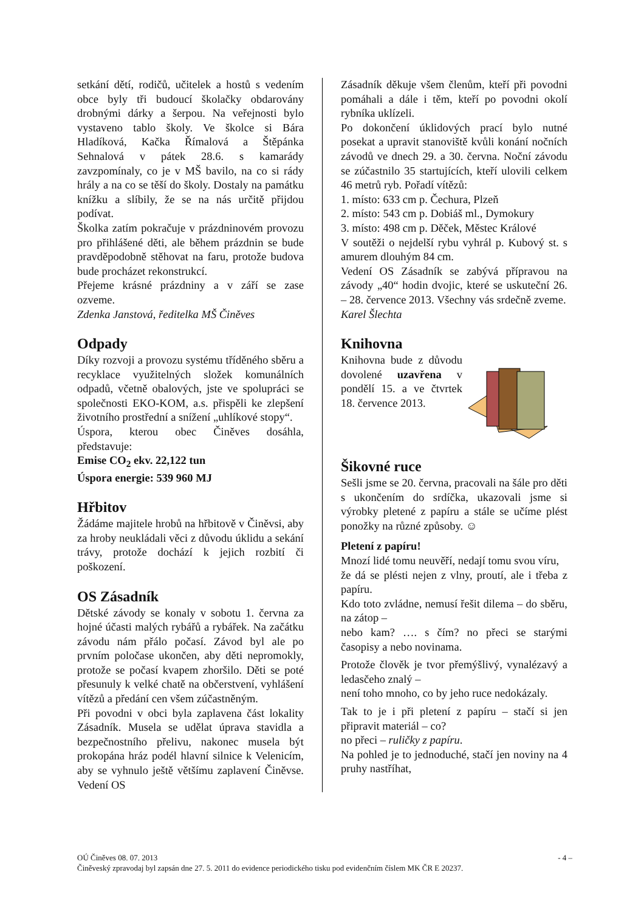setkání dětí, rodičů, učitelek a hostů s vedením obce byly tři budoucí školačky obdarovány drobnými dárky a šerpou. Na veřejnosti bylo vystaveno tablo školy. Ve školce si Bára Hladíková, Kačka Římalová a Štěpánka Sehnalová v pátek 28.6. s kamarády zavzpomínaly, co je v MŠ bavilo, na co si rády hrály a na co se těší do školy. Dostaly na památku knížku a slíbily, že se na nás určitě přijdou podívat.
Školka zatím pokračuje v prázdninovém provozu pro přihlášené děti, ale během prázdnin se bude pravděpodobně stěhovat na faru, protože budova bude procházet rekonstrukcí.
Přejeme krásné prázdniny a v září se zase ozveme.
Zdenka Janstová, ředitelka MŠ Činěves
Odpady
Díky rozvoji a provozu systému tříděného sběru a recyklace využitelných složek komunálních odpadů, včetně obalových, jste ve spolupráci se společnosti EKO-KOM, a.s. přispěli ke zlepšení životního prostřední a snížení „uhlíkové stopy“.
Úspora, kterou obec Činěves dosáhla, představuje:
Emise CO<sub>2</sub> ekv. 22,122 tun
Úspora energie: 539 960 MJ
Hřbitov
Žádáme majitele hrobů na hřbitově v Činěvsi, aby za hroby neukládali věci z důvodu úklidu a sekání trávy, protože dochází k jejich rozbití či poškození.
OS Zásadník
Dětské závody se konaly v sobotu 1. června za hojné účasti malých rybářů a rybářek. Na začátku závodu nám přálo počasí. Závod byl ale po prvním poločase ukončen, aby děti nepromokly, protože se počasí kvapem zhoršilo. Děti se poté přesunuly k velké chatě na občerstvení, vyhlášení vítězů a předání cen všem zúčastněným.
Při povodni v obci byla zaplavena část lokality Zásadník. Musela se udělat úprava stavidla a bezpečnostního přelivu, nakonec musela být prokopána hráz podél hlavní silnice k Velenicím, aby se vyhnulo ještě většímu zaplavení Činěvse. Vedení OS
Zásadník děkuje všem členům, kteří při povodni pomáhali a dále i těm, kteří po povodni okolí rybníka uklízeli.
Po dokončení úklidových prací bylo nutné posekat a upravit stanoviště kvůli konání nočních závodů ve dnech 29. a 30. června. Noční závodu se zúčastnilo 35 startujících, kteří ulovili celkem 46 metrů ryb. Pořadí vítězů:
1. místo: 633 cm p. Čechura, Plzeň
2. místo: 543 cm p. Dobiáš ml., Dymokury
3. místo: 498 cm p. Děček, Městec Králové
V soutěži o nejdelší rybu vyhrál p. Kubový st. s amurem dlouhým 84 cm.
Vedení OS Zásadník se zabývá přípravou na závody „40“ hodin dvojic, které se uskuteční 26. – 28. července 2013. Všechny vás srdečně zveme.
Karel Šlechta
Knihovna
Knihovna bude z důvodu dovolené uzavřena v pondělí 15. a ve čtvrtek 18. července 2013.
Šikovné ruce
Sešli jsme se 20. června, pracovali na šále pro děti s ukončením do srdíčka, ukazovali jsme si výrobky pletené z papíru a stále se učíme plést ponožky na různé způsoby. ☺
Pletení z papíru!
Mnozí lidé tomu neuvěří, nedají tomu svou víru,
že dá se plésti nejen z vlny, proutí, ale i třeba z papíru.
Kdo toto zvládne, nemusí řešit dilema – do sběru, na zátop –
nebo kam? …. s čím? no přeci se starými časopisy a nebo novinama.
Protože člověk je tvor přemýšlivý, vynalézavý a ledasčeho znalý –
není toho mnoho, co by jeho ruce nedokázaly.
Tak to je i při pletení z papíru – stačí si jen připravit materiál – co?
no přeci – ruličky z papíru.
Na pohled je to jednoduché, stačí jen noviny na 4 pruhy nastříhat,
OÚ Činěves 08. 07. 2013 - 4 –
Činěveský zpravodaj byl zapsán dne 27. 5. 2011 do evidence periodického tisku pod evidenčním číslem MK ČR E 20237.